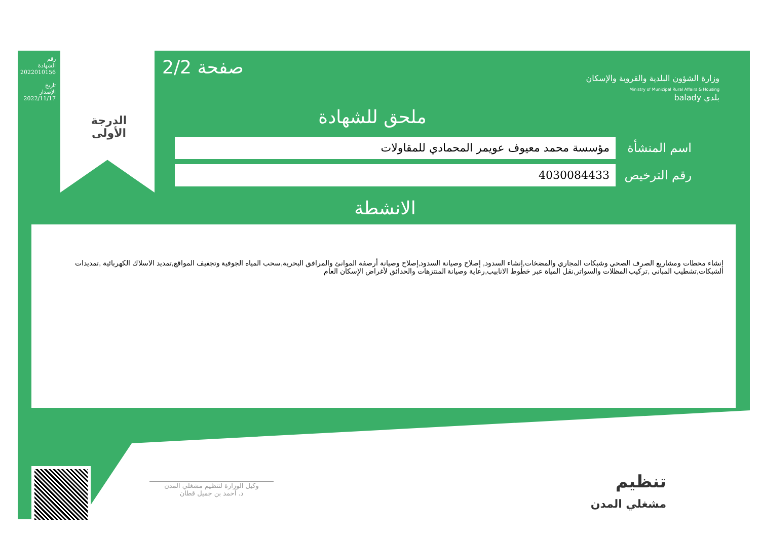رقم الشهادة 2022010156
تاريخ الإصدار 2022/11/17
الدرجة
الأولى
صفحة 2/2
وزارة الشؤون البلدية والقروية والإسكان
Ministry of Municipal Rural Affairs & Housing
بلدي balady
ملحق للشهادة
اسم المنشأة
مؤسسة محمد معيوف عويمر المحمادي للمقاولات
رقم الترخيص
4030084433
الانشطة
إنشاء محطات ومشاريع الصرف الصحي وشبكات المجاري والمضخات,إنشاء السدود, إصلاح وصيانة السدود,إصلاح وصيانة أرصفة الموانئ والمرافق البحرية,سحب المياه الجوفية وتجفيف المواقع,تمديد الاسلاك الكهربائية ,تمديدات الشبكات,تشطيب المباني ,تركيب المظلات والسواتر,نقل المياة عبر خطوط الانابيب,رعاية وصيانة المنتزهات والحدائق لأغراض الإسكان العام
وكيل الوزارة لتنظيم مشغلي المدن
د. أحمد بن جميل قطان
تنظيم
مشغلي المدن